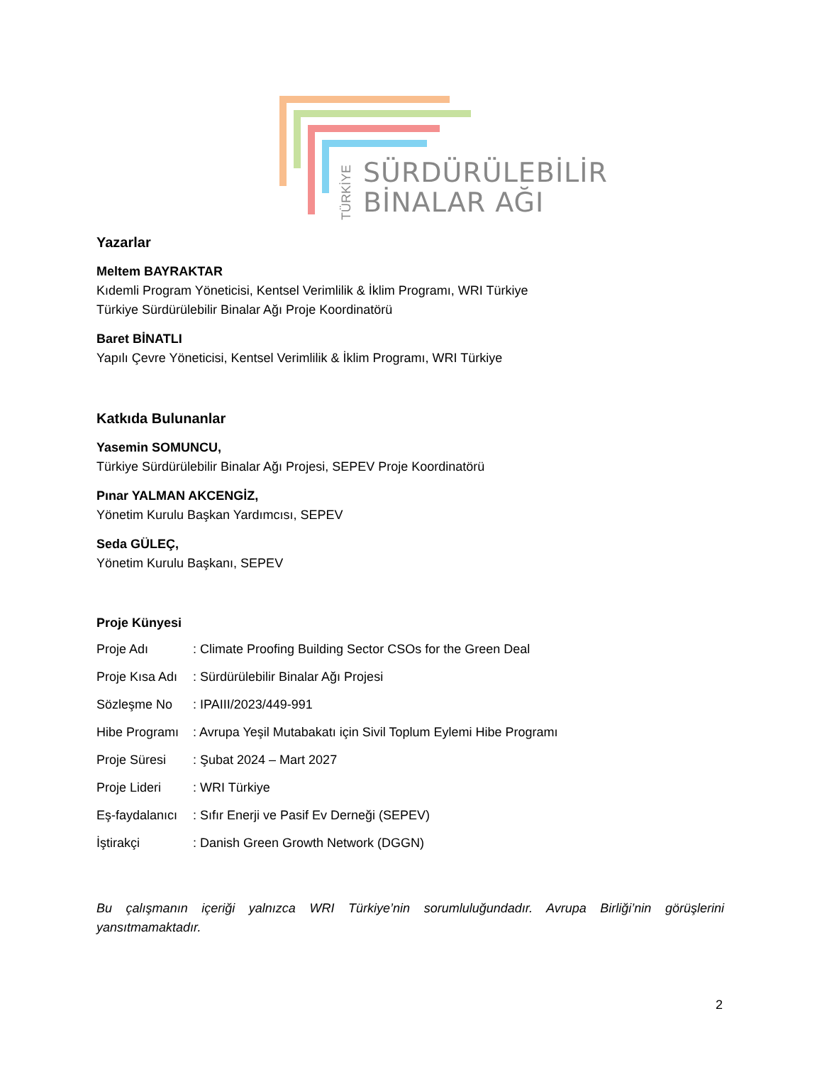TÜRKİYE
SÜRDÜRÜLEBİLİR
BİNALAR AĞI
Yazarlar
Meltem BAYRAKTAR
Kıdemli Program Yöneticisi, Kentsel Verimlilik & İklim Programı, WRI Türkiye
Türkiye Sürdürülebilir Binalar Ağı Proje Koordinatörü
Baret BİNATLI
Yapılı Çevre Yöneticisi, Kentsel Verimlilik & İklim Programı, WRI Türkiye
Katkıda Bulunanlar
Yasemin SOMUNCU,
Türkiye Sürdürülebilir Binalar Ağı Projesi, SEPEV Proje Koordinatörü
Pınar YALMAN AKCENGİZ,
Yönetim Kurulu Başkan Yardımcısı, SEPEV
Seda GÜLEÇ,
Yönetim Kurulu Başkanı, SEPEV
Proje Künyesi
| Proje Adı | : Climate Proofing Building Sector CSOs for the Green Deal |
| Proje Kısa Adı | : Sürdürülebilir Binalar Ağı Projesi |
| Sözleşme No | : IPAIII/2023/449-991 |
| Hibe Programı | : Avrupa Yeşil Mutabakatı için Sivil Toplum Eylemi Hibe Programı |
| Proje Süresi | : Şubat 2024 – Mart 2027 |
| Proje Lideri | : WRI Türkiye |
| Eş-faydalanıcı | : Sıfır Enerji ve Pasif Ev Derneği (SEPEV) |
| İştirakçi | : Danish Green Growth Network (DGGN) |
Bu çalışmanın içeriği yalnızca WRI Türkiye’nin sorumluluğundadır. Avrupa Birliği’nin görüşlerini yansıtmamaktadır.
2